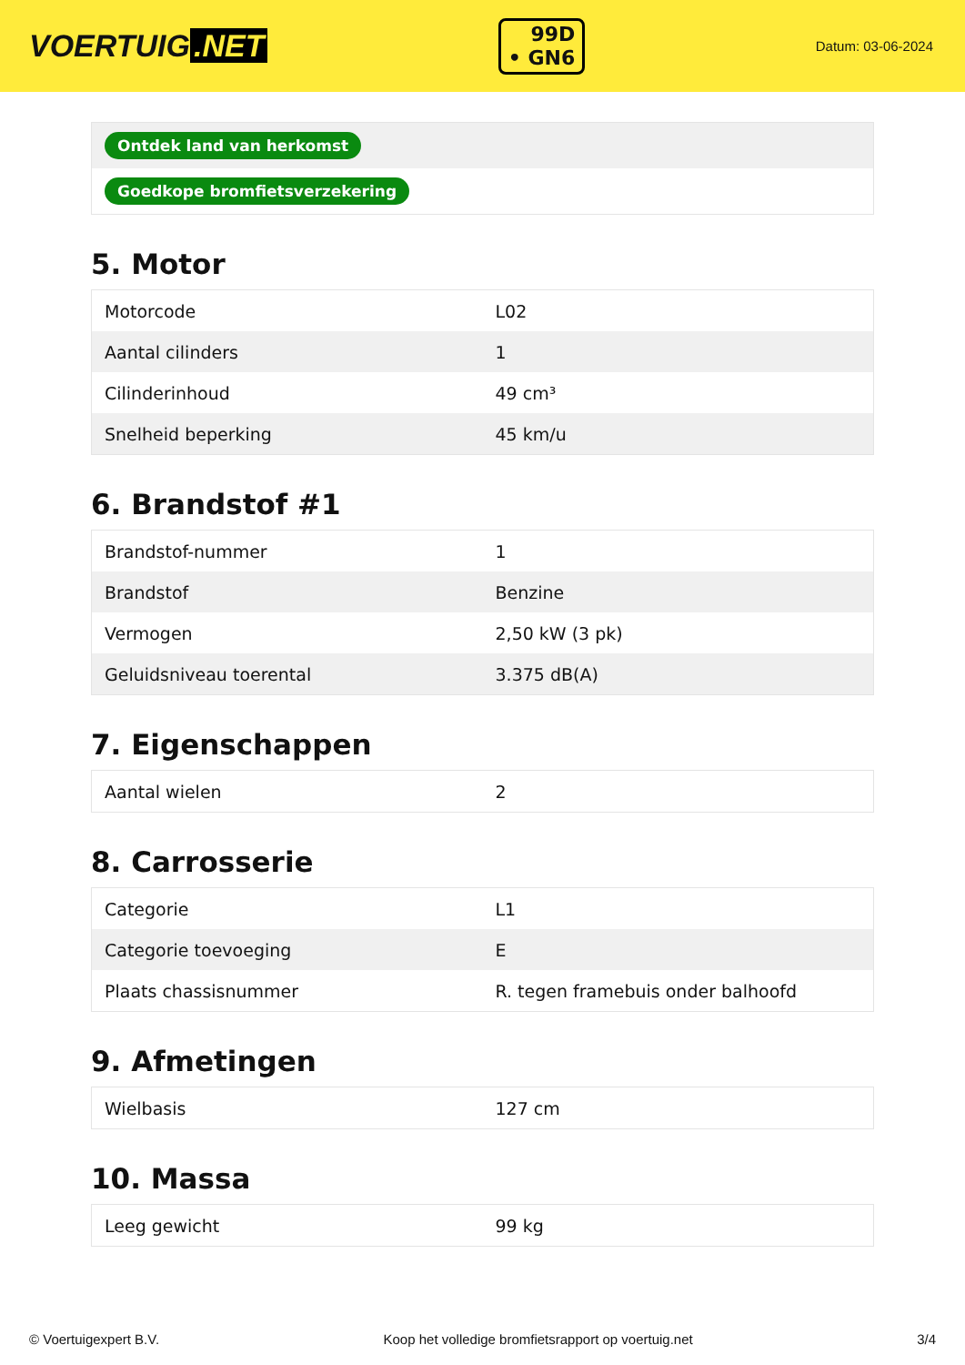VOERTUIG.NET
99D
• GN6
Datum: 03-06-2024
| Ontdek land van herkomst |
| Goedkope bromfietsverzekering |
5. Motor
| Motorcode | L02 |
| Aantal cilinders | 1 |
| Cilinderinhoud | 49 cm³ |
| Snelheid beperking | 45 km/u |
6. Brandstof #1
| Brandstof-nummer | 1 |
| Brandstof | Benzine |
| Vermogen | 2,50 kW (3 pk) |
| Geluidsniveau toerental | 3.375 dB(A) |
7. Eigenschappen
| Aantal wielen | 2 |
8. Carrosserie
| Categorie | L1 |
| Categorie toevoeging | E |
| Plaats chassisnummer | R. tegen framebuis onder balhoofd |
9. Afmetingen
| Wielbasis | 127 cm |
10. Massa
| Leeg gewicht | 99 kg |
© Voertuigexpert B.V. Koop het volledige bromfietsrapport op voertuig.net 3/4